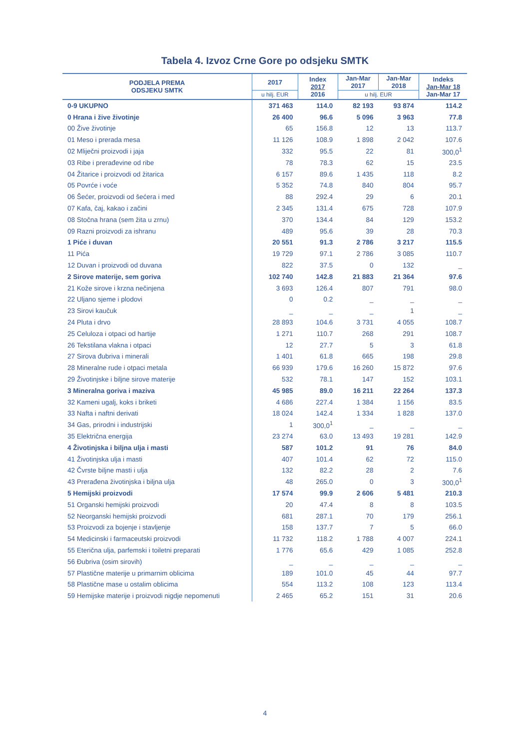Tabela 4. Izvoz Crne Gore po odsjeku SMTK
| PODJELA PREMA ODSJEKU SMTK | 2017 | Index 2017 2016 | Jan-Mar 2017 | Jan-Mar 2018 | Indeks Jan-Mar 18 Jan-Mar 17 |
| --- | --- | --- | --- | --- | --- |
| | u hilj. EUR | | u hilj. EUR | | |
| 0-9 UKUPNO | 371 463 | 114.0 | 82 193 | 93 874 | 114.2 |
| 0 Hrana i žive životinje | 26 400 | 96.6 | 5 096 | 3 963 | 77.8 |
| 00 Žive životinje | 65 | 156.8 | 12 | 13 | 113.7 |
| 01 Meso i prerada mesa | 11 126 | 108.9 | 1 898 | 2 042 | 107.6 |
| 02 Mliječni proizvodi i jaja | 332 | 95.5 | 22 | 81 | 300,0<sup>1</sup> |
| 03 Ribe i prerađevine od ribe | 78 | 78.3 | 62 | 15 | 23.5 |
| 04 Žitarice i proizvodi od žitarica | 6 157 | 89.6 | 1 435 | 118 | 8.2 |
| 05 Povrće i voće | 5 352 | 74.8 | 840 | 804 | 95.7 |
| 06 Šećer, proizvodi od šećera i med | 88 | 292.4 | 29 | 6 | 20.1 |
| 07 Kafa, čaj, kakao i začini | 2 345 | 131.4 | 675 | 728 | 107.9 |
| 08 Stočna hrana (sem žita u zrnu) | 370 | 134.4 | 84 | 129 | 153.2 |
| 09 Razni proizvodi za ishranu | 489 | 95.6 | 39 | 28 | 70.3 |
| 1 Piće i duvan | 20 551 | 91.3 | 2 786 | 3 217 | 115.5 |
| 11 Pića | 19 729 | 97.1 | 2 786 | 3 085 | 110.7 |
| 12 Duvan i proizvodi od duvana | 822 | 37.5 | 0 | 132 | _ |
| 2 Sirove materije, sem goriva | 102 740 | 142.8 | 21 883 | 21 364 | 97.6 |
| 21 Kože sirove i krzna nečinjena | 3 693 | 126.4 | 807 | 791 | 98.0 |
| 22 Uljano sjeme i plodovi | 0 | 0.2 | _ | _ | _ |
| 23 Sirovi kaučuk | _ | _ | _ | 1 | _ |
| 24 Pluta i drvo | 28 893 | 104.6 | 3 731 | 4 055 | 108.7 |
| 25 Celuloza i otpaci od hartije | 1 271 | 110.7 | 268 | 291 | 108.7 |
| 26 Tekstilana vlakna i otpaci | 12 | 27.7 | 5 | 3 | 61.8 |
| 27 Sirova đubriva i minerali | 1 401 | 61.8 | 665 | 198 | 29.8 |
| 28 Mineralne rude i otpaci metala | 66 939 | 179.6 | 16 260 | 15 872 | 97.6 |
| 29 Životinjske i biljne sirove materije | 532 | 78.1 | 147 | 152 | 103.1 |
| 3 Mineralna goriva i maziva | 45 985 | 89.0 | 16 211 | 22 264 | 137.3 |
| 32 Kameni ugalj, koks i briketi | 4 686 | 227.4 | 1 384 | 1 156 | 83.5 |
| 33 Nafta i naftni derivati | 18 024 | 142.4 | 1 334 | 1 828 | 137.0 |
| 34 Gas, prirodni i industrijski | 1 | 300,0<sup>1</sup> | _ | _ | _ |
| 35 Električna energija | 23 274 | 63.0 | 13 493 | 19 281 | 142.9 |
| 4 Životinjska i biljna ulja i masti | 587 | 101.2 | 91 | 76 | 84.0 |
| 41 Životinjska ulja i masti | 407 | 101.4 | 62 | 72 | 115.0 |
| 42 Čvrste biljne masti i ulja | 132 | 82.2 | 28 | 2 | 7.6 |
| 43 Prerađena životinjska i biljna ulja | 48 | 265.0 | 0 | 3 | 300,0<sup>1</sup> |
| 5 Hemijski proizvodi | 17 574 | 99.9 | 2 606 | 5 481 | 210.3 |
| 51 Organski hemijski proizvodi | 20 | 47.4 | 8 | 8 | 103.5 |
| 52 Neorganski hemijski proizvodi | 681 | 287.1 | 70 | 179 | 256.1 |
| 53 Proizvodi za bojenje i stavljenje | 158 | 137.7 | 7 | 5 | 66.0 |
| 54 Medicinski i farmaceutski proizvodi | 11 732 | 118.2 | 1 788 | 4 007 | 224.1 |
| 55 Eterična ulja, parfemski i toiletni preparati | 1 776 | 65.6 | 429 | 1 085 | 252.8 |
| 56 Đubriva (osim sirovih) | _ | _ | _ | _ | _ |
| 57 Plastične materije u primarnim oblicima | 189 | 101.0 | 45 | 44 | 97.7 |
| 58 Plastične mase u ostalim oblicima | 554 | 113.2 | 108 | 123 | 113.4 |
| 59 Hemijske materije i proizvodi nigdje nepomenuti | 2 465 | 65.2 | 151 | 31 | 20.6 |
4